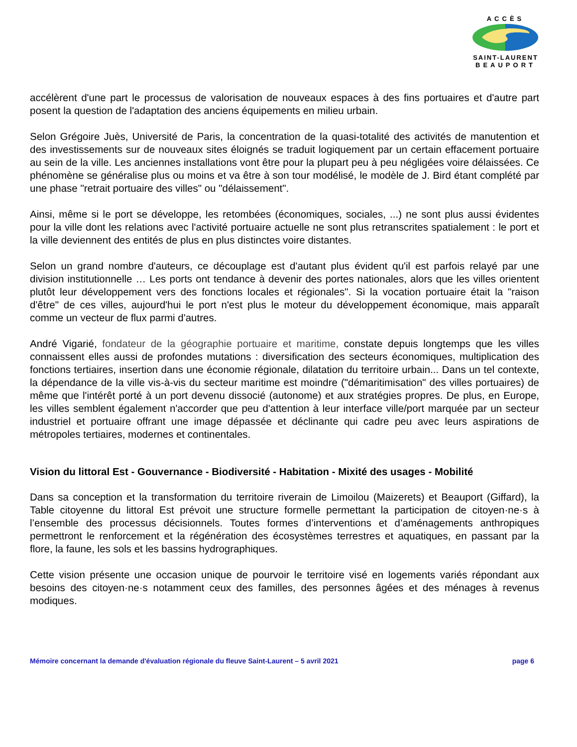ACCÈS
SAINT-LAURENT
BEAUPORT
accélèrent d'une part le processus de valorisation de nouveaux espaces à des fins portuaires et d'autre part posent la question de l'adaptation des anciens équipements en milieu urbain.
Selon Grégoire Juès, Université de Paris, la concentration de la quasi-totalité des activités de manutention et des investissements sur de nouveaux sites éloignés se traduit logiquement par un certain effacement portuaire au sein de la ville. Les anciennes installations vont être pour la plupart peu à peu négligées voire délaissées. Ce phénomène se généralise plus ou moins et va être à son tour modélisé, le modèle de J. Bird étant complété par une phase "retrait portuaire des villes" ou "délaissement".
Ainsi, même si le port se développe, les retombées (économiques, sociales, ...) ne sont plus aussi évidentes pour la ville dont les relations avec l'activité portuaire actuelle ne sont plus retranscrites spatialement : le port et la ville deviennent des entités de plus en plus distinctes voire distantes.
Selon un grand nombre d'auteurs, ce découplage est d'autant plus évident qu'il est parfois relayé par une division institutionnelle … Les ports ont tendance à devenir des portes nationales, alors que les villes orientent plutôt leur développement vers des fonctions locales et régionales". Si la vocation portuaire était la "raison d'être" de ces villes, aujourd'hui le port n'est plus le moteur du développement économique, mais apparaît comme un vecteur de flux parmi d'autres.
André Vigarié, fondateur de la géographie portuaire et maritime, constate depuis longtemps que les villes connaissent elles aussi de profondes mutations : diversification des secteurs économiques, multiplication des fonctions tertiaires, insertion dans une économie régionale, dilatation du territoire urbain... Dans un tel contexte, la dépendance de la ville vis-à-vis du secteur maritime est moindre ("démaritimisation" des villes portuaires) de même que l'intérêt porté à un port devenu dissocié (autonome) et aux stratégies propres. De plus, en Europe, les villes semblent également n'accorder que peu d'attention à leur interface ville/port marquée par un secteur industriel et portuaire offrant une image dépassée et déclinante qui cadre peu avec leurs aspirations de métropoles tertiaires, modernes et continentales.
Vision du littoral Est - Gouvernance - Biodiversité - Habitation - Mixité des usages - Mobilité
Dans sa conception et la transformation du territoire riverain de Limoilou (Maizerets) et Beauport (Giffard), la Table citoyenne du littoral Est prévoit une structure formelle permettant la participation de citoyen·ne·s à l’ensemble des processus décisionnels. Toutes formes d’interventions et d’aménagements anthropiques permettront le renforcement et la régénération des écosystèmes terrestres et aquatiques, en passant par la flore, la faune, les sols et les bassins hydrographiques.
Cette vision présente une occasion unique de pourvoir le territoire visé en logements variés répondant aux besoins des citoyen·ne·s notamment ceux des familles, des personnes âgées et des ménages à revenus modiques.
Mémoire concernant la demande d'évaluation régionale du fleuve Saint-Laurent – 5 avril 2021 page 6